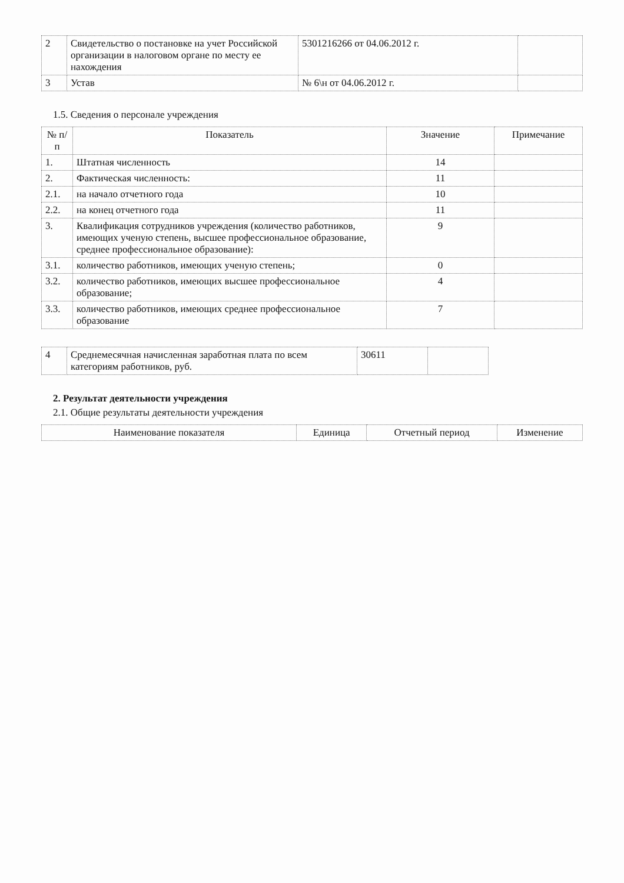| 2 | Свидетельство о постановке на учет Российской организации в налоговом органе по месту ее нахождения | 5301216266 от 04.06.2012 г. | |
| 3 | Устав | № 6\н от 04.06.2012 г. | |
1.5. Сведения о персонале учреждения
| № п/п | Показатель | Значение | Примечание |
| --- | --- | --- | --- |
| 1. | Штатная численность | 14 | |
| 2. | Фактическая численность: | 11 | |
| 2.1. | на начало отчетного года | 10 | |
| 2.2. | на конец отчетного года | 11 | |
| 3. | Квалификация сотрудников учреждения (количество работников, имеющих ученую степень, высшее профессиональное образование, среднее профессиональное образование): | 9 | |
| 3.1. | количество работников, имеющих ученую степень; | 0 | |
| 3.2. | количество работников, имеющих высшее профессиональное образование; | 4 | |
| 3.3. | количество работников, имеющих среднее профессиональное образование | 7 | |
| 4 | Среднемесячная начисленная заработная плата по всем категориям работников, руб. | 30611 | |
2. Результат деятельности учреждения
2.1. Общие результаты деятельности учреждения
| Наименование показателя | Единица | Отчетный период | Изменение |
| --- | --- | --- | --- |